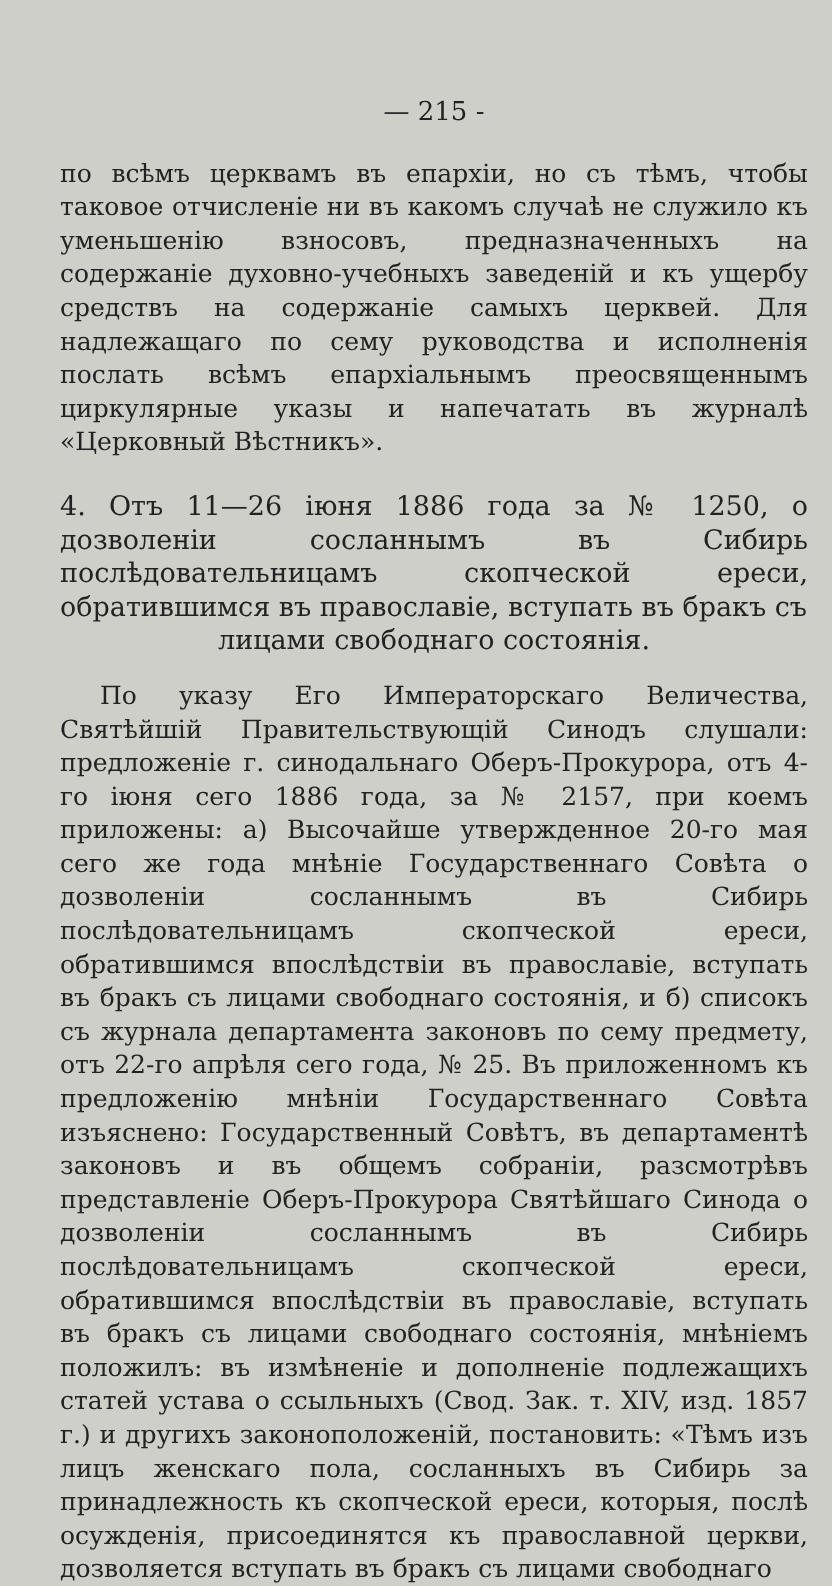— 215 -
по всѣмъ церквамъ въ епархіи, но съ тѣмъ, чтобы таковое отчисленіе ни въ какомъ случаѣ не служило къ уменьшенію взносовъ, предназначенныхъ на содержаніе духовно-учебныхъ заведеній и къ ущербу средствъ на содержаніе самыхъ церквей. Для надлежащаго по сему руководства и исполненія послать всѣмъ епархіальнымъ преосвященнымъ циркулярные указы и напечатать въ журналѣ «Церковный Вѣстникъ».
4. Отъ 11—26 іюня 1886 года за № 1250, о дозволеніи сосланнымъ въ Сибирь послѣдовательницамъ скопческой ереси, обратившимся въ православіе, вступать въ бракъ съ
лицами свободнаго состоянія.
По указу Его Императорскаго Величества, Святѣйшій Правительствующій Синодъ слушали: предложеніе г. синодальнаго Оберъ-Прокурора, отъ 4-го іюня сего 1886 года, за № 2157, при коемъ приложены: а) Высочайше утвержденное 20-го мая сего же года мнѣніе Государственнаго Совѣта о дозволеніи сосланнымъ въ Сибирь послѣдовательницамъ скопческой ереси, обратившимся впослѣдствіи въ православіе, вступать въ бракъ съ лицами свободнаго состоянія, и б) списокъ съ журнала департамента законовъ по сему предмету, отъ 22-го апрѣля сего года, № 25. Въ приложенномъ къ предложенію мнѣніи Государственнаго Совѣта изъяснено: Государственный Совѣтъ, въ департаментѣ законовъ и въ общемъ собраніи, разсмотрѣвъ представленіе Оберъ-Прокурора Святѣйшаго Синода о дозволеніи сосланнымъ въ Сибирь послѣдовательницамъ скопческой ереси, обратившимся впослѣдствіи въ православіе, вступать въ бракъ съ лицами свободнаго состоянія, мнѣніемъ положилъ: въ измѣненіе и дополненіе подлежащихъ статей устава о ссыльныхъ (Свод. Зак. т. XIV, изд. 1857 г.) и другихъ законоположеній, постановить: «Тѣмъ изъ лицъ женскаго пола, сосланныхъ въ Сибирь за принадлежность къ скопческой ереси, которыя, послѣ осужденія, присоединятся къ православной церкви, дозволяется вступать въ бракъ съ лицами свободнаго